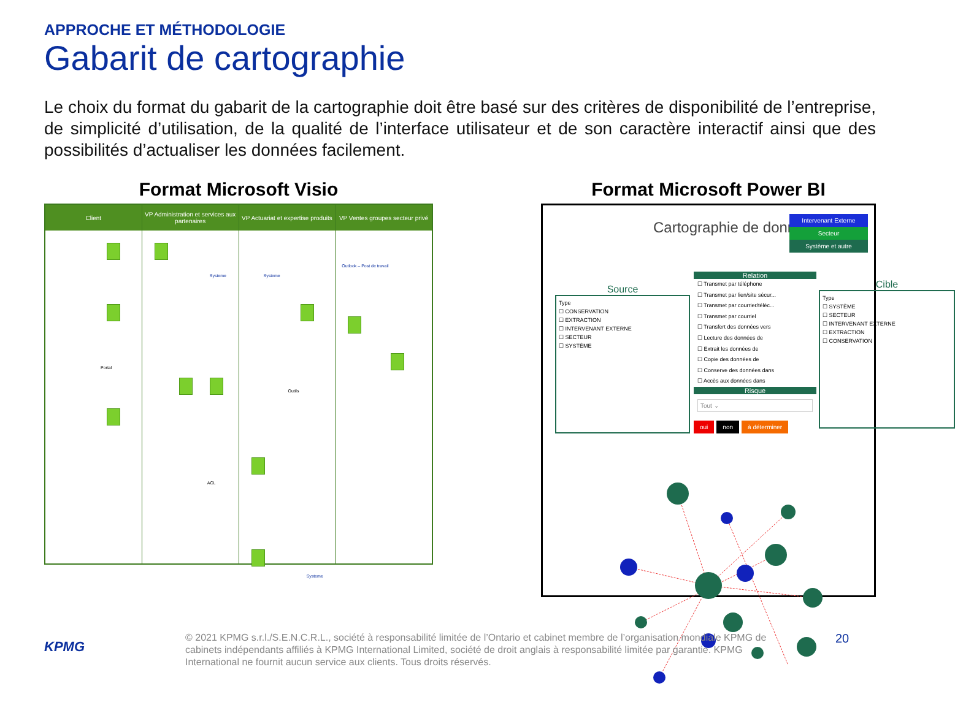APPROCHE ET MÉTHODOLOGIE
Gabarit de cartographie
Le choix du format du gabarit de la cartographie doit être basé sur des critères de disponibilité de l’entreprise, de simplicité d’utilisation, de la qualité de l’interface utilisateur et de son caractère interactif ainsi que des possibilités d’actualiser les données facilement.
Format Microsoft Visio
Client
Portal
VP Administration et services aux partenaires
Systeme
ACL
VP Actuariat et expertise produits
Systeme
Outils
Systeme
VP Ventes groupes secteur privé
Outlook – Post de travail
Format Microsoft Power BI
Cartographie de données
Intervenant Externe
Secteur
Système et autre
Source
Type
☐ CONSERVATION
☐ EXTRACTION
☐ INTERVENANT EXTERNE
☐ SECTEUR
☐ SYSTÈME
Relation
☐ Transmet par téléphone
☐ Transmet par lien/site sécur...
☐ Transmet par courrier/téléc...
☐ Transmet par courriel
☐ Transfert des données vers
☐ Lecture des données de
☐ Extrait les données de
☐ Copie des données de
☐ Conserve des données dans
☐ Accès aux données dans
Risque
Tout ⌄
oui non à déterminer
Cible
Type
☐ SYSTÈME
☐ SECTEUR
☐ INTERVENANT EXTERNE
☐ EXTRACTION
☐ CONSERVATION
KPMG
© 2021 KPMG s.r.l./S.E.N.C.R.L., société à responsabilité limitée de l’Ontario et cabinet membre de l’organisation mondiale KPMG de cabinets indépendants affiliés à KPMG International Limited, société de droit anglais à responsabilité limitée par garantie. KPMG International ne fournit aucun service aux clients. Tous droits réservés.
20